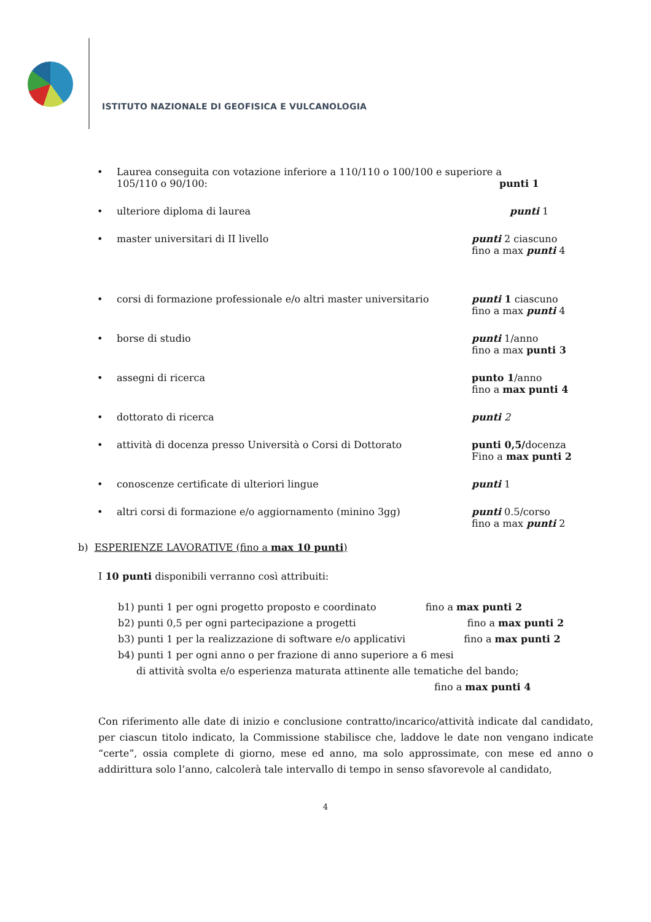ISTITUTO NAZIONALE DI GEOFISICA E VULCANOLOGIA
• Laurea conseguita con votazione inferiore a 110/110 o 100/100 e superiore a
105/110 o 90/100: punti 1
• ulteriore diploma di laurea punti 1
• master universitari di II livello punti 2 ciascuno
fino a max punti 4
• corsi di formazione professionale e/o altri master universitario
punti 1 ciascuno
fino a max punti 4
• borse di studio punti 1/anno
fino a max punti 3
• assegni di ricerca punto 1/anno
fino a max punti 4
• dottorato di ricerca punti 2
• attività di docenza presso Università o Corsi di Dottorato punti 0,5/docenza
Fino a max punti 2
• conoscenze certificate di ulteriori lingue punti 1
• altri corsi di formazione e/o aggiornamento (minino 3gg) punti 0.5/corso
fino a max punti 2
b) ESPERIENZE LAVORATIVE (fino a max 10 punti)
I 10 punti disponibili verranno così attribuiti:
b1) punti 1 per ogni progetto proposto e coordinato fino a max punti 2
b2) punti 0,5 per ogni partecipazione a progetti fino a max punti 2
b3) punti 1 per la realizzazione di software e/o applicativi fino a max punti 2
b4) punti 1 per ogni anno o per frazione di anno superiore a 6 mesi
di attività svolta e/o esperienza maturata attinente alle tematiche del bando;
fino a max punti 4
Con riferimento alle date di inizio e conclusione contratto/incarico/attività indicate dal candidato, per ciascun titolo indicato, la Commissione stabilisce che, laddove le date non vengano indicate “certe”, ossia complete di giorno, mese ed anno, ma solo approssimate, con mese ed anno o addirittura solo l’anno, calcolerà tale intervallo di tempo in senso sfavorevole al candidato,
4